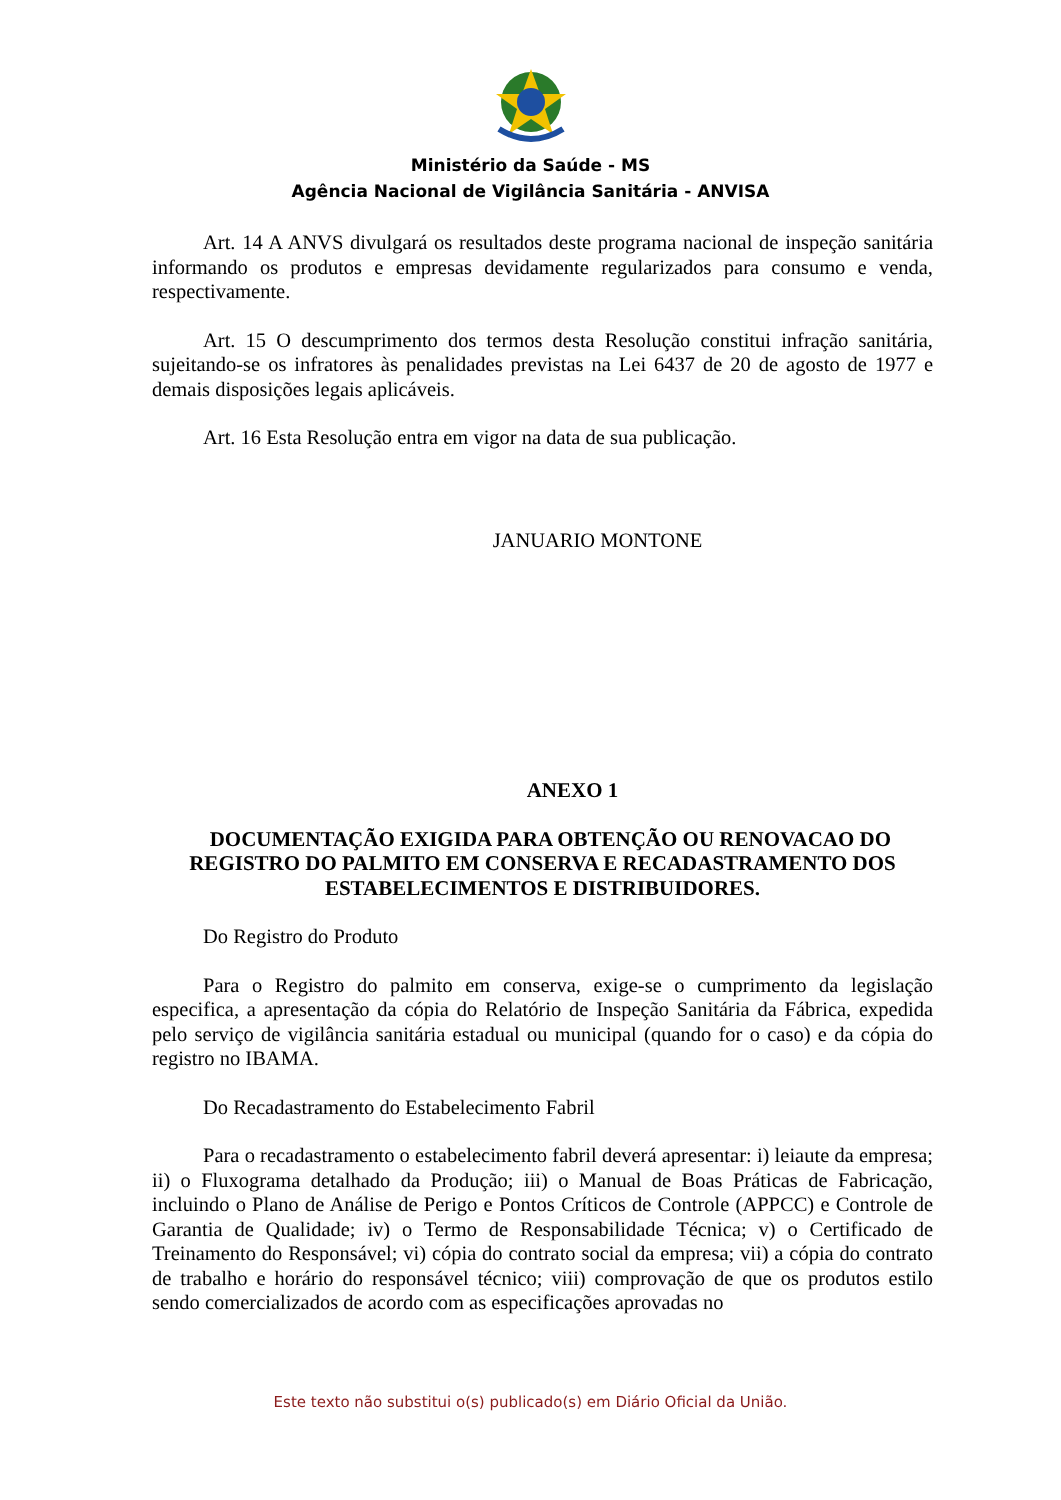Ministério da Saúde - MS
Agência Nacional de Vigilância Sanitária - ANVISA
Art. 14 A ANVS divulgará os resultados deste programa nacional de inspeção sanitária informando os produtos e empresas devidamente regularizados para consumo e venda, respectivamente.
Art. 15 O descumprimento dos termos desta Resolução constitui infração sanitária, sujeitando-se os infratores às penalidades previstas na Lei 6437 de 20 de agosto de 1977 e demais disposições legais aplicáveis.
Art. 16 Esta Resolução entra em vigor na data de sua publicação.
JANUARIO MONTONE
ANEXO 1
DOCUMENTAÇÃO EXIGIDA PARA OBTENÇÃO OU RENOVACAO DO REGISTRO DO PALMITO EM CONSERVA E RECADASTRAMENTO DOS ESTABELECIMENTOS E DISTRIBUIDORES.
Do Registro do Produto
Para o Registro do palmito em conserva, exige-se o cumprimento da legislação especifica, a apresentação da cópia do Relatório de Inspeção Sanitária da Fábrica, expedida pelo serviço de vigilância sanitária estadual ou municipal (quando for o caso) e da cópia do registro no IBAMA.
Do Recadastramento do Estabelecimento Fabril
Para o recadastramento o estabelecimento fabril deverá apresentar: i) leiaute da empresa; ii) o Fluxograma detalhado da Produção; iii) o Manual de Boas Práticas de Fabricação, incluindo o Plano de Análise de Perigo e Pontos Críticos de Controle (APPCC) e Controle de Garantia de Qualidade; iv) o Termo de Responsabilidade Técnica; v) o Certificado de Treinamento do Responsável; vi) cópia do contrato social da empresa; vii) a cópia do contrato de trabalho e horário do responsável técnico; viii) comprovação de que os produtos estilo sendo comercializados de acordo com as especificações aprovadas no
Este texto não substitui o(s) publicado(s) em Diário Oficial da União.